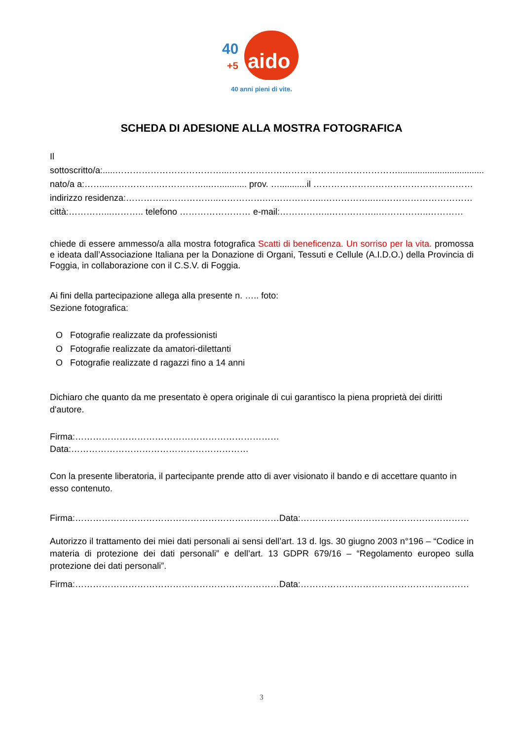40 +5 aido
40 anni pieni di vite.
SCHEDA DI ADESIONE ALLA MOSTRA FOTOGRAFICA
Il sottoscritto/a:.....………………………………...…………………………………………………...................................
nato/a a:……...……………..……………...…........... prov. …...........il ………………………………………………
indirizzo residenza:…………...……………..…………….………………..……………..….…………………………
città:…………...……….. telefono …………………… e-mail:……………..……………..……………..…………
chiede di essere ammesso/a alla mostra fotografica Scatti di beneficenza. Un sorriso per la vita. promossa e ideata dall’Associazione Italiana per la Donazione di Organi, Tessuti e Cellule (A.I.D.O.) della Provincia di Foggia, in collaborazione con il C.S.V. di Foggia.
Ai fini della partecipazione allega alla presente n. ….. foto:
Sezione fotografica:
O Fotografie realizzate da professionisti
O Fotografie realizzate da amatori-dilettanti
O Fotografie realizzate d ragazzi fino a 14 anni
Dichiaro che quanto da me presentato è opera originale di cui garantisco la piena proprietà dei diritti d'autore.
Firma:……………………………………………………………Data:……………………………………………………
Con la presente liberatoria, il partecipante prende atto di aver visionato il bando e di accettare quanto in esso contenuto.
Firma:……………………………………………………………Data:…………………………………………………
Autorizzo il trattamento dei miei dati personali ai sensi dell’art. 13 d. lgs. 30 giugno 2003 n°196 – “Codice in materia di protezione dei dati personali” e dell’art. 13 GDPR 679/16 – “Regolamento europeo sulla protezione dei dati personali”.
Firma:……………………………………………………………Data:…………………………………………………
3